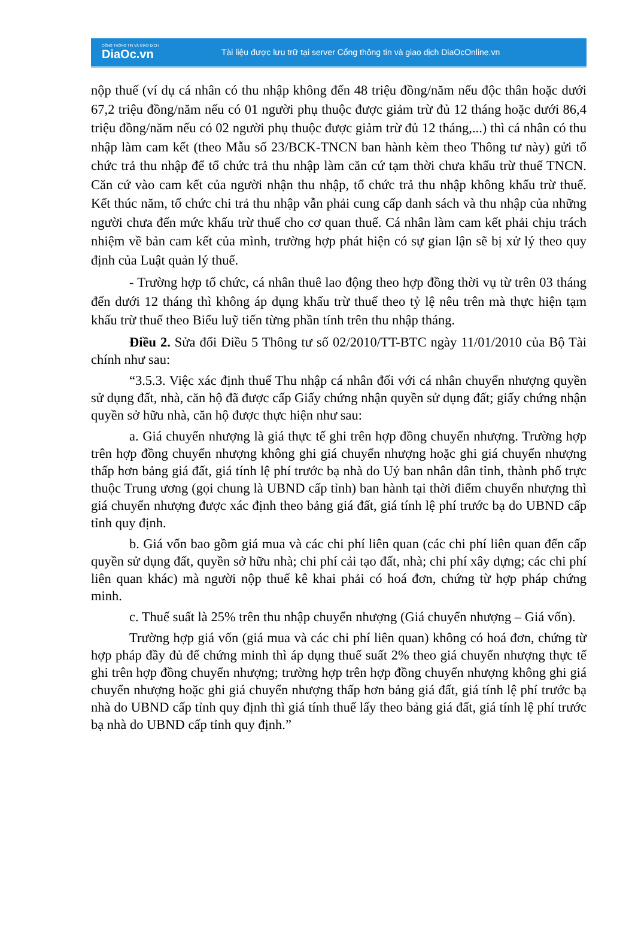CỔNG THÔNG TIN VÀ GIAO DỊCH
DiaOc.vn
Tài liệu được lưu trữ tại server Cổng thông tin và giao dịch DiaOcOnline.vn
nộp thuế (ví dụ cá nhân có thu nhập không đến 48 triệu đồng/năm nếu độc thân hoặc dưới 67,2 triệu đồng/năm nếu có 01 người phụ thuộc được giảm trừ đủ 12 tháng hoặc dưới 86,4 triệu đồng/năm nếu có 02 người phụ thuộc được giảm trừ đủ 12 tháng,...) thì cá nhân có thu nhập làm cam kết (theo Mẫu số 23/BCK-TNCN ban hành kèm theo Thông tư này) gửi tổ chức trả thu nhập để tổ chức trả thu nhập làm căn cứ tạm thời chưa khấu trừ thuế TNCN. Căn cứ vào cam kết của người nhận thu nhập, tổ chức trả thu nhập không khấu trừ thuế. Kết thúc năm, tổ chức chi trả thu nhập vẫn phải cung cấp danh sách và thu nhập của những người chưa đến mức khấu trừ thuế cho cơ quan thuế. Cá nhân làm cam kết phải chịu trách nhiệm về bản cam kết của mình, trường hợp phát hiện có sự gian lận sẽ bị xử lý theo quy định của Luật quản lý thuế.
- Trường hợp tổ chức, cá nhân thuê lao động theo hợp đồng thời vụ từ trên 03 tháng đến dưới 12 tháng thì không áp dụng khấu trừ thuế theo tỷ lệ nêu trên mà thực hiện tạm khấu trừ thuế theo Biểu luỹ tiến từng phần tính trên thu nhập tháng.
Điều 2. Sửa đổi Điều 5 Thông tư số 02/2010/TT-BTC ngày 11/01/2010 của Bộ Tài chính như sau:
“3.5.3. Việc xác định thuế Thu nhập cá nhân đối với cá nhân chuyển nhượng quyền sử dụng đất, nhà, căn hộ đã được cấp Giấy chứng nhận quyền sử dụng đất; giấy chứng nhận quyền sở hữu nhà, căn hộ được thực hiện như sau:
a. Giá chuyển nhượng là giá thực tế ghi trên hợp đồng chuyển nhượng. Trường hợp trên hợp đồng chuyển nhượng không ghi giá chuyển nhượng hoặc ghi giá chuyển nhượng thấp hơn bảng giá đất, giá tính lệ phí trước bạ nhà do Uỷ ban nhân dân tỉnh, thành phố trực thuộc Trung ương (gọi chung là UBND cấp tỉnh) ban hành tại thời điểm chuyển nhượng thì giá chuyển nhượng được xác định theo bảng giá đất, giá tính lệ phí trước bạ do UBND cấp tỉnh quy định.
b. Giá vốn bao gồm giá mua và các chi phí liên quan (các chi phí liên quan đến cấp quyền sử dụng đất, quyền sở hữu nhà; chi phí cải tạo đất, nhà; chi phí xây dựng; các chi phí liên quan khác) mà người nộp thuế kê khai phải có hoá đơn, chứng từ hợp pháp chứng minh.
c. Thuế suất là 25% trên thu nhập chuyển nhượng (Giá chuyển nhượng – Giá vốn).
Trường hợp giá vốn (giá mua và các chi phí liên quan) không có hoá đơn, chứng từ hợp pháp đầy đủ để chứng minh thì áp dụng thuế suất 2% theo giá chuyển nhượng thực tế ghi trên hợp đồng chuyển nhượng; trường hợp trên hợp đồng chuyển nhượng không ghi giá chuyển nhượng hoặc ghi giá chuyển nhượng thấp hơn bảng giá đất, giá tính lệ phí trước bạ nhà do UBND cấp tỉnh quy định thì giá tính thuế lấy theo bảng giá đất, giá tính lệ phí trước bạ nhà do UBND cấp tỉnh quy định.”